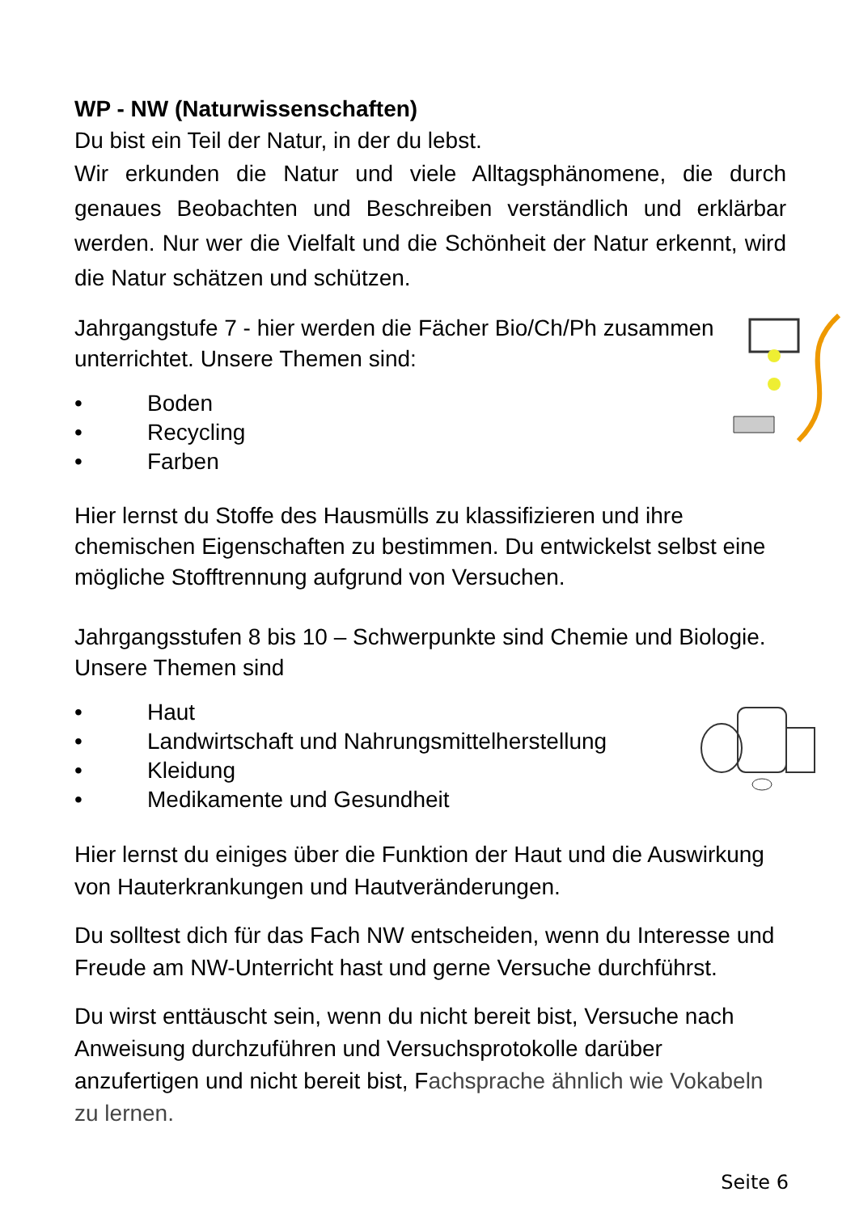WP - NW (Naturwissenschaften)
Du bist ein Teil der Natur, in der du lebst.
Wir erkunden die Natur und viele Alltagsphänomene, die durch genaues Beobachten und Beschreiben verständlich und erklärbar werden. Nur wer die Vielfalt und die Schönheit der Natur erkennt, wird die Natur schätzen und schützen.
Jahrgangstufe 7 - hier werden die Fächer Bio/Ch/Ph zusammen unterrichtet. Unsere Themen sind:
• Boden
• Recycling
• Farben
Hier lernst du Stoffe des Hausmülls zu klassifizieren und ihre chemischen Eigenschaften zu bestimmen. Du entwickelst selbst eine mögliche Stofftrennung aufgrund von Versuchen.
Jahrgangsstufen 8 bis 10 – Schwerpunkte sind Chemie und Biologie. Unsere Themen sind
• Haut
• Landwirtschaft und Nahrungsmittelherstellung
• Kleidung
• Medikamente und Gesundheit
Hier lernst du einiges über die Funktion der Haut und die Auswirkung von Hauterkrankungen und Hautveränderungen.
Du solltest dich für das Fach NW entscheiden, wenn du Interesse und Freude am NW-Unterricht hast und gerne Versuche durchführst.
Du wirst enttäuscht sein, wenn du nicht bereit bist, Versuche nach Anweisung durchzuführen und Versuchsprotokolle darüber anzufertigen und nicht bereit bist, Fachsprache ähnlich wie Vokabeln zu lernen.
Seite 6